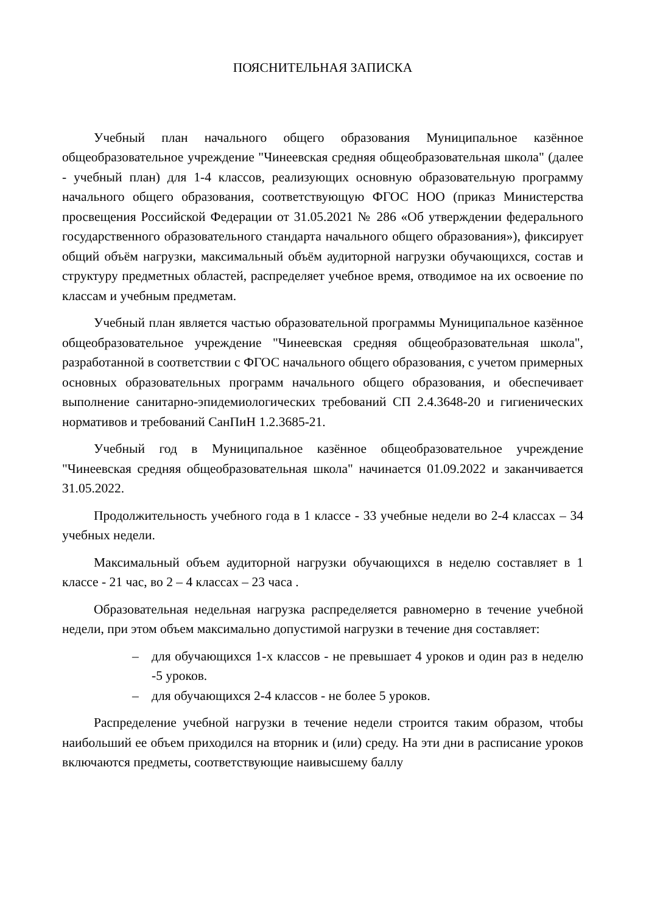ПОЯСНИТЕЛЬНАЯ ЗАПИСКА
Учебный план начального общего образования Муниципальное казённое общеобразовательное учреждение "Чинеевская средняя общеобразовательная школа" (далее - учебный план) для 1-4 классов, реализующих основную образовательную программу начального общего образования, соответствующую ФГОС НОО (приказ Министерства просвещения Российской Федерации от 31.05.2021 № 286 «Об утверждении федерального государственного образовательного стандарта начального общего образования»), фиксирует общий объём нагрузки, максимальный объём аудиторной нагрузки обучающихся, состав и структуру предметных областей, распределяет учебное время, отводимое на их освоение по классам и учебным предметам.
Учебный план является частью образовательной программы Муниципальное казённое общеобразовательное учреждение "Чинеевская средняя общеобразовательная школа", разработанной в соответствии с ФГОС начального общего образования, с учетом примерных основных образовательных программ начального общего образования, и обеспечивает выполнение санитарно-эпидемиологических требований СП 2.4.3648-20 и гигиенических нормативов и требований СанПиН 1.2.3685-21.
Учебный год в Муниципальное казённое общеобразовательное учреждение "Чинеевская средняя общеобразовательная школа" начинается 01.09.2022 и заканчивается 31.05.2022.
Продолжительность учебного года в 1 классе - 33 учебные недели во 2-4 классах – 34 учебных недели.
Максимальный объем аудиторной нагрузки обучающихся в неделю составляет в 1 классе - 21 час, во 2 – 4 классах – 23 часа .
Образовательная недельная нагрузка распределяется равномерно в течение учебной недели, при этом объем максимально допустимой нагрузки в течение дня составляет:
– для обучающихся 1-х классов - не превышает 4 уроков и один раз в неделю -5 уроков.
– для обучающихся 2-4 классов - не более 5 уроков.
Распределение учебной нагрузки в течение недели строится таким образом, чтобы наибольший ее объем приходился на вторник и (или) среду. На эти дни в расписание уроков включаются предметы, соответствующие наивысшему баллу